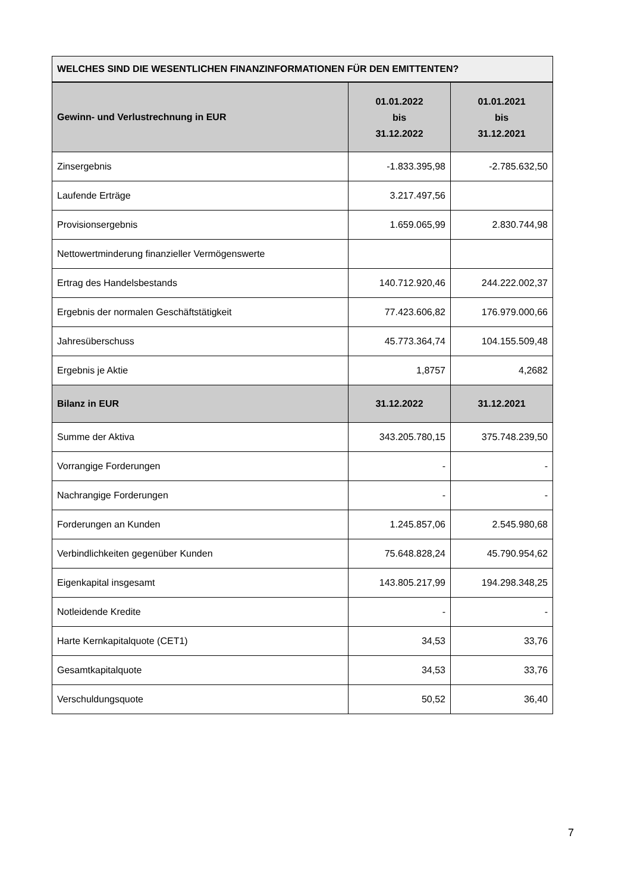WELCHES SIND DIE WESENTLICHEN FINANZINFORMATIONEN FÜR DEN EMITTENTEN?
| Gewinn- und Verlustrechnung in EUR | 01.01.2022 bis 31.12.2022 | 01.01.2021 bis 31.12.2021 |
| --- | --- | --- |
| Zinsergebnis | -1.833.395,98 | -2.785.632,50 |
| Laufende Erträge | 3.217.497,56 | |
| Provisionsergebnis | 1.659.065,99 | 2.830.744,98 |
| Nettowertminderung finanzieller Vermögenswerte | | |
| Ertrag des Handelsbestands | 140.712.920,46 | 244.222.002,37 |
| Ergebnis der normalen Geschäftstätigkeit | 77.423.606,82 | 176.979.000,66 |
| Jahresüberschuss | 45.773.364,74 | 104.155.509,48 |
| Ergebnis je Aktie | 1,8757 | 4,2682 |
| Bilanz in EUR | 31.12.2022 | 31.12.2021 |
| Summe der Aktiva | 343.205.780,15 | 375.748.239,50 |
| Vorrangige Forderungen | - | - |
| Nachrangige Forderungen | - | - |
| Forderungen an Kunden | 1.245.857,06 | 2.545.980,68 |
| Verbindlichkeiten gegenüber Kunden | 75.648.828,24 | 45.790.954,62 |
| Eigenkapital insgesamt | 143.805.217,99 | 194.298.348,25 |
| Notleidende Kredite | - | - |
| Harte Kernkapitalquote (CET1) | 34,53 | 33,76 |
| Gesamtkapitalquote | 34,53 | 33,76 |
| Verschuldungsquote | 50,52 | 36,40 |
7